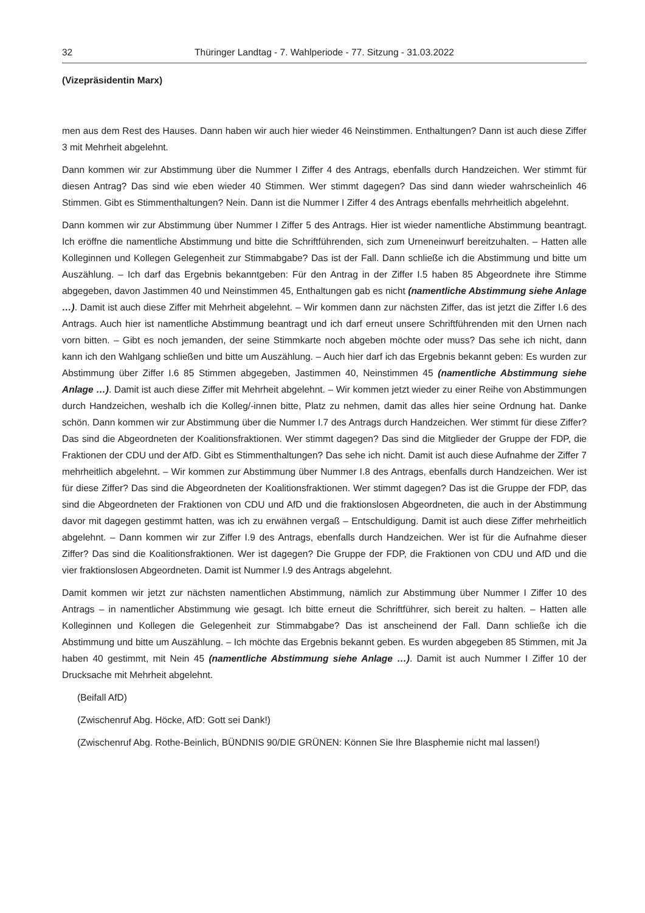32 Thüringer Landtag - 7. Wahlperiode - 77. Sitzung - 31.03.2022
(Vizepräsidentin Marx)
men aus dem Rest des Hauses. Dann haben wir auch hier wieder 46 Neinstimmen. Enthaltungen? Dann ist auch diese Ziffer 3 mit Mehrheit abgelehnt.
Dann kommen wir zur Abstimmung über die Nummer I Ziffer 4 des Antrags, ebenfalls durch Handzeichen. Wer stimmt für diesen Antrag? Das sind wie eben wieder 40 Stimmen. Wer stimmt dagegen? Das sind dann wieder wahrscheinlich 46 Stimmen. Gibt es Stimmenthaltungen? Nein. Dann ist die Nummer I Ziffer 4 des Antrags ebenfalls mehrheitlich abgelehnt.
Dann kommen wir zur Abstimmung über Nummer I Ziffer 5 des Antrags. Hier ist wieder namentliche Abstimmung beantragt. Ich eröffne die namentliche Abstimmung und bitte die Schriftführenden, sich zum Urneneinwurf bereitzuhalten. – Hatten alle Kolleginnen und Kollegen Gelegenheit zur Stimmabgabe? Das ist der Fall. Dann schließe ich die Abstimmung und bitte um Auszählung. – Ich darf das Ergebnis bekanntgeben: Für den Antrag in der Ziffer I.5 haben 85 Abgeordnete ihre Stimme abgegeben, davon Jastimmen 40 und Neinstimmen 45, Enthaltungen gab es nicht (namentliche Abstimmung siehe Anlage …). Damit ist auch diese Ziffer mit Mehrheit abgelehnt. – Wir kommen dann zur nächsten Ziffer, das ist jetzt die Ziffer I.6 des Antrags. Auch hier ist namentliche Abstimmung beantragt und ich darf erneut unsere Schriftführenden mit den Urnen nach vorn bitten. – Gibt es noch jemanden, der seine Stimmkarte noch abgeben möchte oder muss? Das sehe ich nicht, dann kann ich den Wahlgang schließen und bitte um Auszählung. – Auch hier darf ich das Ergebnis bekannt geben: Es wurden zur Abstimmung über Ziffer I.6 85 Stimmen abgegeben, Jastimmen 40, Neinstimmen 45 (namentliche Abstimmung siehe Anlage …). Damit ist auch diese Ziffer mit Mehrheit abgelehnt. – Wir kommen jetzt wieder zu einer Reihe von Abstimmungen durch Handzeichen, weshalb ich die Kolleg/-innen bitte, Platz zu nehmen, damit das alles hier seine Ordnung hat. Danke schön. Dann kommen wir zur Abstimmung über die Nummer I.7 des Antrags durch Handzeichen. Wer stimmt für diese Ziffer? Das sind die Abgeordneten der Koalitionsfraktionen. Wer stimmt dagegen? Das sind die Mitglieder der Gruppe der FDP, die Fraktionen der CDU und der AfD. Gibt es Stimmenthaltungen? Das sehe ich nicht. Damit ist auch diese Aufnahme der Ziffer 7 mehrheitlich abgelehnt. – Wir kommen zur Abstimmung über Nummer I.8 des Antrags, ebenfalls durch Handzeichen. Wer ist für diese Ziffer? Das sind die Abgeordneten der Koalitionsfraktionen. Wer stimmt dagegen? Das ist die Gruppe der FDP, das sind die Abgeordneten der Fraktionen von CDU und AfD und die fraktionslosen Abgeordneten, die auch in der Abstimmung davor mit dagegen gestimmt hatten, was ich zu erwähnen vergaß – Entschuldigung. Damit ist auch diese Ziffer mehrheitlich abgelehnt. – Dann kommen wir zur Ziffer I.9 des Antrags, ebenfalls durch Handzeichen. Wer ist für die Aufnahme dieser Ziffer? Das sind die Koalitionsfraktionen. Wer ist dagegen? Die Gruppe der FDP, die Fraktionen von CDU und AfD und die vier fraktionslosen Abgeordneten. Damit ist Nummer I.9 des Antrags abgelehnt.
Damit kommen wir jetzt zur nächsten namentlichen Abstimmung, nämlich zur Abstimmung über Nummer I Ziffer 10 des Antrags – in namentlicher Abstimmung wie gesagt. Ich bitte erneut die Schriftführer, sich bereit zu halten. – Hatten alle Kolleginnen und Kollegen die Gelegenheit zur Stimmabgabe? Das ist anscheinend der Fall. Dann schließe ich die Abstimmung und bitte um Auszählung. – Ich möchte das Ergebnis bekannt geben. Es wurden abgegeben 85 Stimmen, mit Ja haben 40 gestimmt, mit Nein 45 (namentliche Abstimmung siehe Anlage …). Damit ist auch Nummer I Ziffer 10 der Drucksache mit Mehrheit abgelehnt.
(Beifall AfD)
(Zwischenruf Abg. Höcke, AfD: Gott sei Dank!)
(Zwischenruf Abg. Rothe-Beinlich, BÜNDNIS 90/DIE GRÜNEN: Können Sie Ihre Blasphemie nicht mal lassen!)